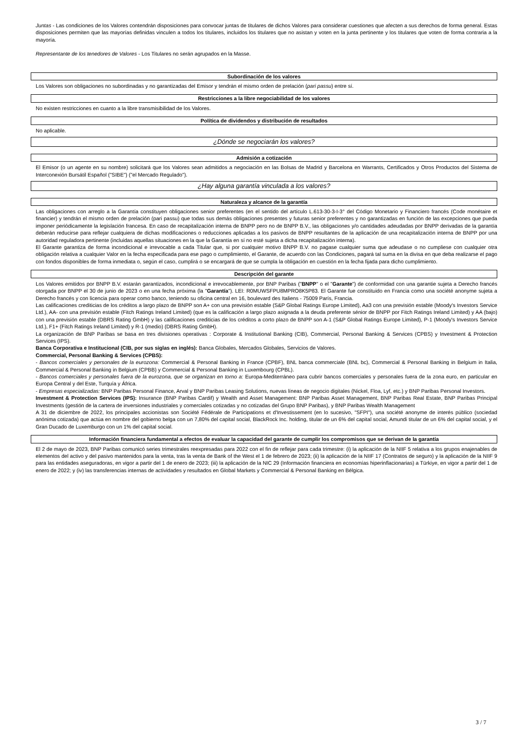Juntas - Las condiciones de los Valores contendrán disposiciones para convocar juntas de titulares de dichos Valores para considerar cuestiones que afecten a sus derechos de forma general. Estas disposiciones permiten que las mayorías definidas vinculen a todos los titulares, incluidos los titulares que no asistan y voten en la junta pertinente y los titulares que voten de forma contraria a la mayoría.
Representante de los tenedores de Valores - Los Titulares no serán agrupados en la Masse.
Subordinación de los valores
Los Valores son obligaciones no subordinadas y no garantizadas del Emisor y tendrán el mismo orden de prelación (pari passu) entre sí.
Restricciones a la libre negociabilidad de los valores
No existen restricciones en cuanto a la libre transmisibilidad de los Valores.
Política de dividendos y distribución de resultados
No aplicable.
¿Dónde se negociarán los valores?
Admisión a cotización
El Emisor (o un agente en su nombre) solicitará que los Valores sean admitidos a negociación en las Bolsas de Madrid y Barcelona en Warrants, Certificados y Otros Productos del Sistema de Interconexión Bursátil Español ("SIBE") ("el Mercado Regulado").
¿Hay alguna garantía vinculada a los valores?
Naturaleza y alcance de la garantía
Las obligaciones con arreglo a la Garantía constituyen obligaciones senior preferentes (en el sentido del artículo L.613-30-3-I-3° del Código Monetario y Financiero francés (Code monétaire et financier) y tendrán el mismo orden de prelación (pari passu) que todas sus demás obligaciones presentes y futuras senior preferentes y no garantizadas en función de las excepciones que pueda imponer periódicamente la legislación francesa. En caso de recapitalización interna de BNPP pero no de BNPP B.V., las obligaciones y/o cantidades adeudadas por BNPP derivadas de la garantía deberán reducirse para reflejar cualquiera de dichas modificaciones o reducciones aplicadas a los pasivos de BNPP resultantes de la aplicación de una recapitalización interna de BNPP por una autoridad reguladora pertinente (incluidas aquellas situaciones en la que la Garantía en sí no esté sujeta a dicha recapitalización interna).
El Garante garantiza de forma incondicional e irrevocable a cada Titular que, si por cualquier motivo BNPP B.V. no pagase cualquier suma que adeudase o no cumpliese con cualquier otra obligación relativa a cualquier Valor en la fecha especificada para ese pago o cumplimiento, el Garante, de acuerdo con las Condiciones, pagará tal suma en la divisa en que deba realizarse el pago con fondos disponibles de forma inmediata o, según el caso, cumplirá o se encargará de que se cumpla la obligación en cuestión en la fecha fijada para dicho cumplimiento.
Descripción del garante
Los Valores emitidos por BNPP B.V. estarán garantizados, incondicional e irrevocablemente, por BNP Paribas ("BNPP" o el "Garante") de conformidad con una garantie sujeta a Derecho francés otorgada por BNPP el 30 de junio de 2023 o en una fecha próxima (la "Garantía"). LEI: R0MUWSFPU8MPRO8K5P83. El Garante fue constituido en Francia como una société anonyme sujeta a Derecho francés y con licencia para operar como banco, teniendo su oficina central en 16, boulevard des Italiens - 75009 París, Francia.
Las calificaciones crediticias de los créditos a largo plazo de BNPP son A+ con una previsión estable (S&P Global Ratings Europe Limited), Aa3 con una previsión estable (Moody's Investors Service Ltd.), AA- con una previsión estable (Fitch Ratings Ireland Limited) (que es la calificación a largo plazo asignada a la deuda preferente sénior de BNPP por Fitch Ratings Ireland Limited) y AA (bajo) con una previsión estable (DBRS Rating GmbH) y las calificaciones crediticias de los créditos a corto plazo de BNPP son A-1 (S&P Global Ratings Europe Limited), P-1 (Moody's Investors Service Ltd.), F1+ (Fitch Ratings Ireland Limited) y R-1 (medio) (DBRS Rating GmbH).
La organización de BNP Paribas se basa en tres divisiones operativas : Corporate & Institutional Banking (CIB), Commercial, Personal Banking & Services (CPBS) y Investment & Protection Services (IPS).
Banca Corporativa e Institucional (CIB, por sus siglas en inglés): Banca Globales, Mercados Globales, Servicios de Valores.
Commercial, Personal Banking & Services (CPBS):
- Bancos comerciales y personales de la eurozona: Commercial & Personal Banking in France (CPBF), BNL banca commerciale (BNL bc), Commercial & Personal Banking in Belgium in Italia, Commercial & Personal Banking in Belgium (CPBB) y Commercial & Personal Banking in Luxembourg (CPBL).
- Bancos comerciales y personales fuera de la eurozona, que se organizan en torno a: Europa-Mediterráneo para cubrir bancos comerciales y personales fuera de la zona euro, en particular en Europa Central y del Este, Turquía y África.
- Empresas especializadas: BNP Paribas Personal Finance, Arval y BNP Paribas Leasing Solutions, nuevas líneas de negocio digitales (Nickel, Floa, Lyf, etc.) y BNP Paribas Personal Investors.
Investment & Protection Services (IPS): Insurance (BNP Paribas Cardif) y Wealth and Asset Management: BNP Paribas Asset Management, BNP Paribas Real Estate, BNP Paribas Principal Investments (gestión de la cartera de inversiones industriales y comerciales cotizadas y no cotizadas del Grupo BNP Paribas), y BNP Paribas Wealth Management
A 31 de diciembre de 2022, los principales accionistas son Société Fédérale de Participations et d'Investissement (en lo sucesivo, "SFPI"), una société anonyme de interés público (sociedad anónima cotizada) que actúa en nombre del gobierno belga con un 7,80% del capital social, BlackRock Inc. holding, titular de un 6% del capital social, Amundi titular de un 6% del capital social, y el Gran Ducado de Luxemburgo con un 1% del capital social.
Información financiera fundamental a efectos de evaluar la capacidad del garante de cumplir los compromisos que se derivan de la garantía
El 2 de mayo de 2023, BNP Paribas comunicó series trimestrales reexpresadas para 2022 con el fin de reflejar para cada trimestre: (i) la aplicación de la NIIF 5 relativa a los grupos enajenables de elementos del activo y del pasivo mantenidos para la venta, tras la venta de Bank of the West el 1 de febrero de 2023; (ii) la aplicación de la NIIF 17 (Contratos de seguro) y la aplicación de la NIIF 9 para las entidades aseguradoras, en vigor a partir del 1 de enero de 2023; (iii) la aplicación de la NIC 29 (Información financiera en economías hiperinflacionarias) a Türkiye, en vigor a partir del 1 de enero de 2022; y (iv) las transferencias internas de actividades y resultados en Global Markets y Commercial & Personal Banking en Bélgica.
3 / 7